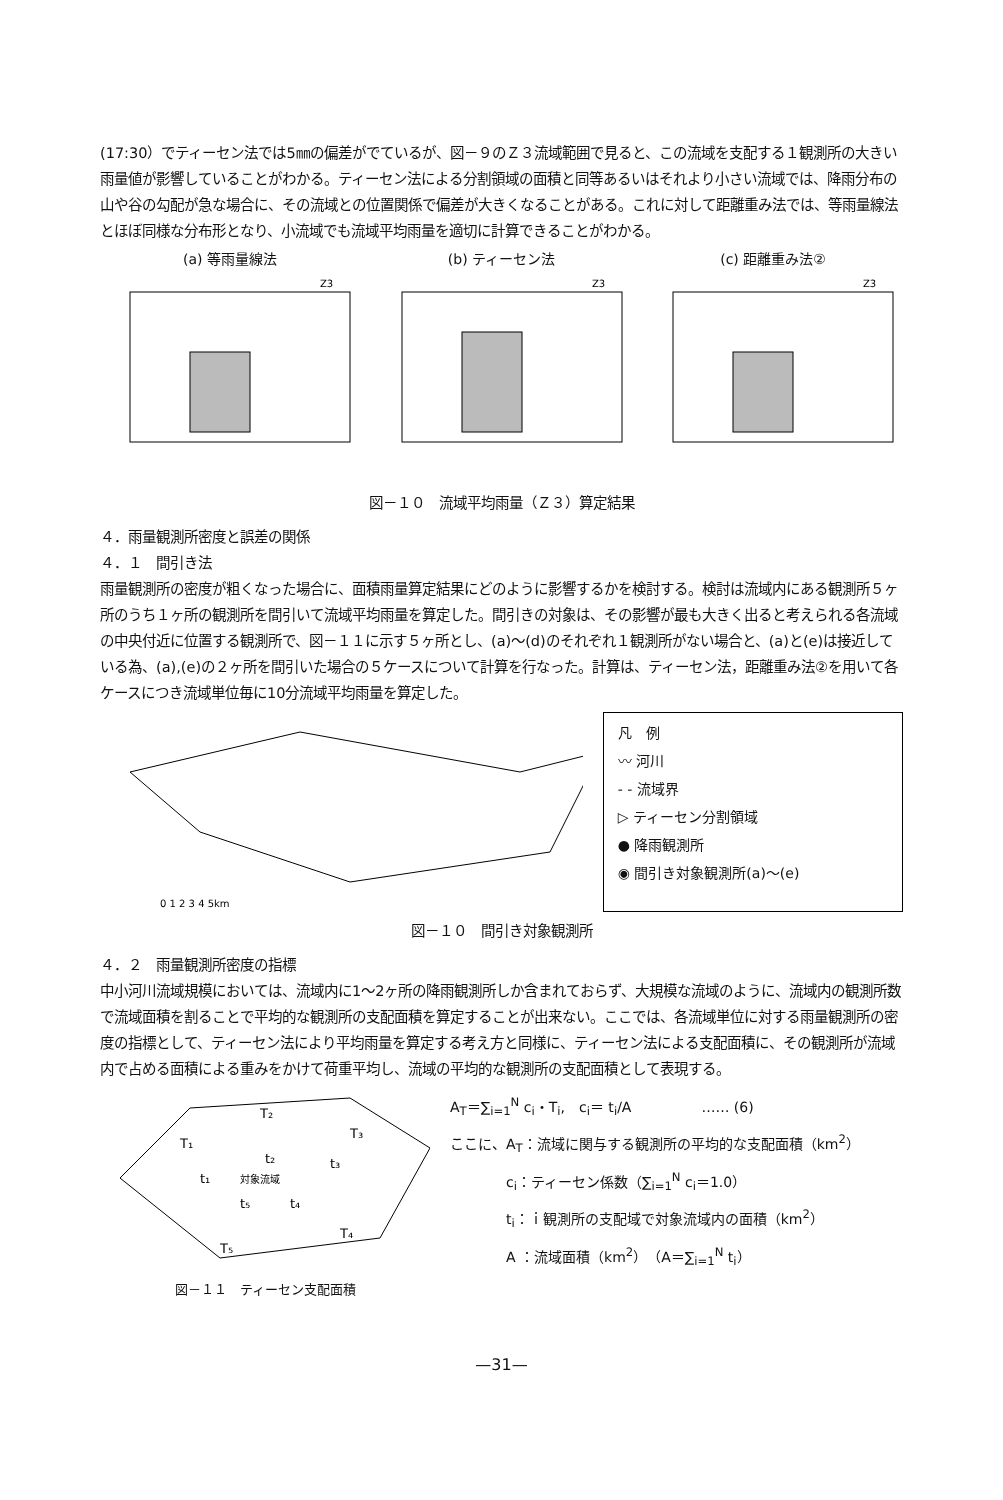(17:30）でティーセン法では5㎜の偏差がでているが、図－９のＺ３流域範囲で見ると、この流域を支配する１観測所の大きい雨量値が影響していることがわかる。ティーセン法による分割領域の面積と同等あるいはそれより小さい流域では、降雨分布の山や谷の勾配が急な場合に、その流域との位置関係で偏差が大きくなることがある。これに対して距離重み法では、等雨量線法とほぼ同様な分布形となり、小流域でも流域平均雨量を適切に計算できることがわかる。
(a) 等雨量線法
Z3
(b) ティーセン法
Z3
(c) 距離重み法②
Z3
図－１０　流域平均雨量（Ｚ３）算定結果
４．雨量観測所密度と誤差の関係
４．１　間引き法
雨量観測所の密度が粗くなった場合に、面積雨量算定結果にどのように影響するかを検討する。検討は流域内にある観測所５ヶ所のうち１ヶ所の観測所を間引いて流域平均雨量を算定した。間引きの対象は、その影響が最も大きく出ると考えられる各流域の中央付近に位置する観測所で、図－１１に示す５ヶ所とし、(a)～(d)のそれぞれ１観測所がない場合と、(a)と(e)は接近している為、(a),(e)の２ヶ所を間引いた場合の５ケースについて計算を行なった。計算は、ティーセン法，距離重み法②を用いて各ケースにつき流域単位毎に10分流域平均雨量を算定した。
0 1 2 3 4 5km
凡　例
〰 河川
- - 流域界
▷ ティーセン分割領域
● 降雨観測所
◉ 間引き対象観測所(a)～(e)
図－１０　間引き対象観測所
４．２　雨量観測所密度の指標
中小河川流域規模においては、流域内に1～2ヶ所の降雨観測所しか含まれておらず、大規模な流域のように、流域内の観測所数で流域面積を割ることで平均的な観測所の支配面積を算定することが出来ない。ここでは、各流域単位に対する雨量観測所の密度の指標として、ティーセン法により平均雨量を算定する考え方と同様に、ティーセン法による支配面積に、その観測所が流域内で占める面積による重みをかけて荷重平均し、流域の平均的な観測所の支配面積として表現する。
T₁
T₂
T₃
T₄
T₅
t₁
t₂
t₃
t₄
t₅
対象流域
図－１１　ティーセン支配面積
A<sub>T</sub>＝∑<sub>i=1</sub><sup>N</sup> c<sub>i</sub>・T<sub>i</sub>,　c<sub>i</sub>＝ t<sub>i</sub>/A　　　　　…… (6)
ここに、A<sub>T</sub>：流域に関与する観測所の平均的な支配面積（km<sup>2</sup>）
　　　　c<sub>i</sub>：ティーセン係数（∑<sub>i=1</sub><sup>N</sup> c<sub>i</sub>＝1.0）
　　　　t<sub>i</sub>：ｉ観測所の支配域で対象流域内の面積（km<sup>2</sup>）
　　　　A ：流域面積（km<sup>2</sup>）（A＝∑<sub>i=1</sub><sup>N</sup> t<sub>i</sub>）
—31—